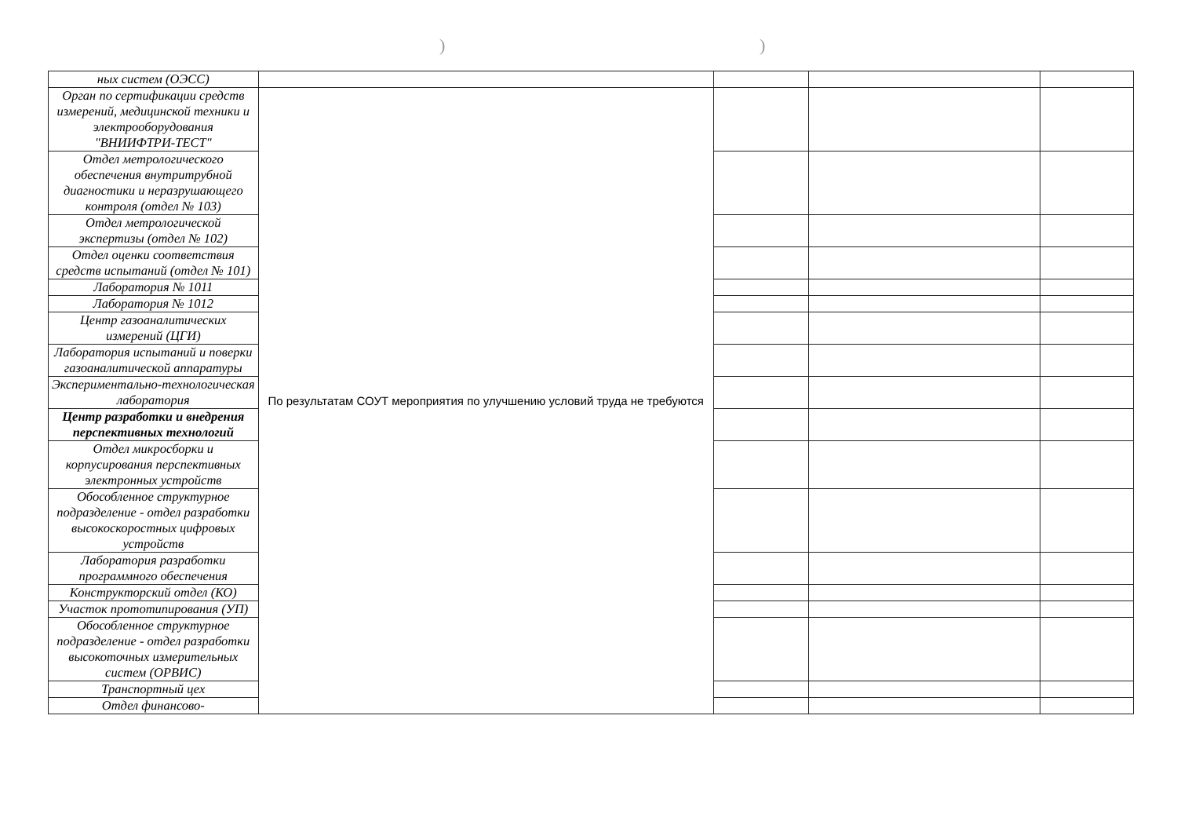))
| ных систем (ОЭСС) | | | | |
| Орган по сертификации средств измерений, медицинской техники и электрооборудования "ВНИИФТРИ-ТЕСТ" | По результатам СОУТ мероприятия по улучшению условий труда не требуются | | | |
| Отдел метрологического обеспечения внутритрубной диагностики и неразрушающего контроля (отдел № 103) | | | | |
| Отдел метрологической экспертизы (отдел № 102) | | | | |
| Отдел оценки соответствия средств испытаний (отдел № 101) | | | | |
| Лаборатория № 1011 | | | | |
| Лаборатория № 1012 | | | | |
| Центр газоаналитических измерений (ЦГИ) | | | | |
| Лаборатория испытаний и поверки газоаналитической аппаратуры | | | | |
| Экспериментально-технологическая лаборатория | | | | |
| Центр разработки и внедрения перспективных технологий | | | | |
| Отдел микросборки и корпусирования перспективных электронных устройств | | | | |
| Обособленное структурное подразделение - отдел разработки высокоскоростных цифровых устройств | | | | |
| Лаборатория разработки программного обеспечения | | | | |
| Конструкторский отдел (КО) | | | | |
| Участок прототипирования (УП) | | | | |
| Обособленное структурное подразделение - отдел разработки высокоточных измерительных систем (ОРВИС) | | | | |
| Транспортный цех | | | | |
| Отдел финансово- | | | | |